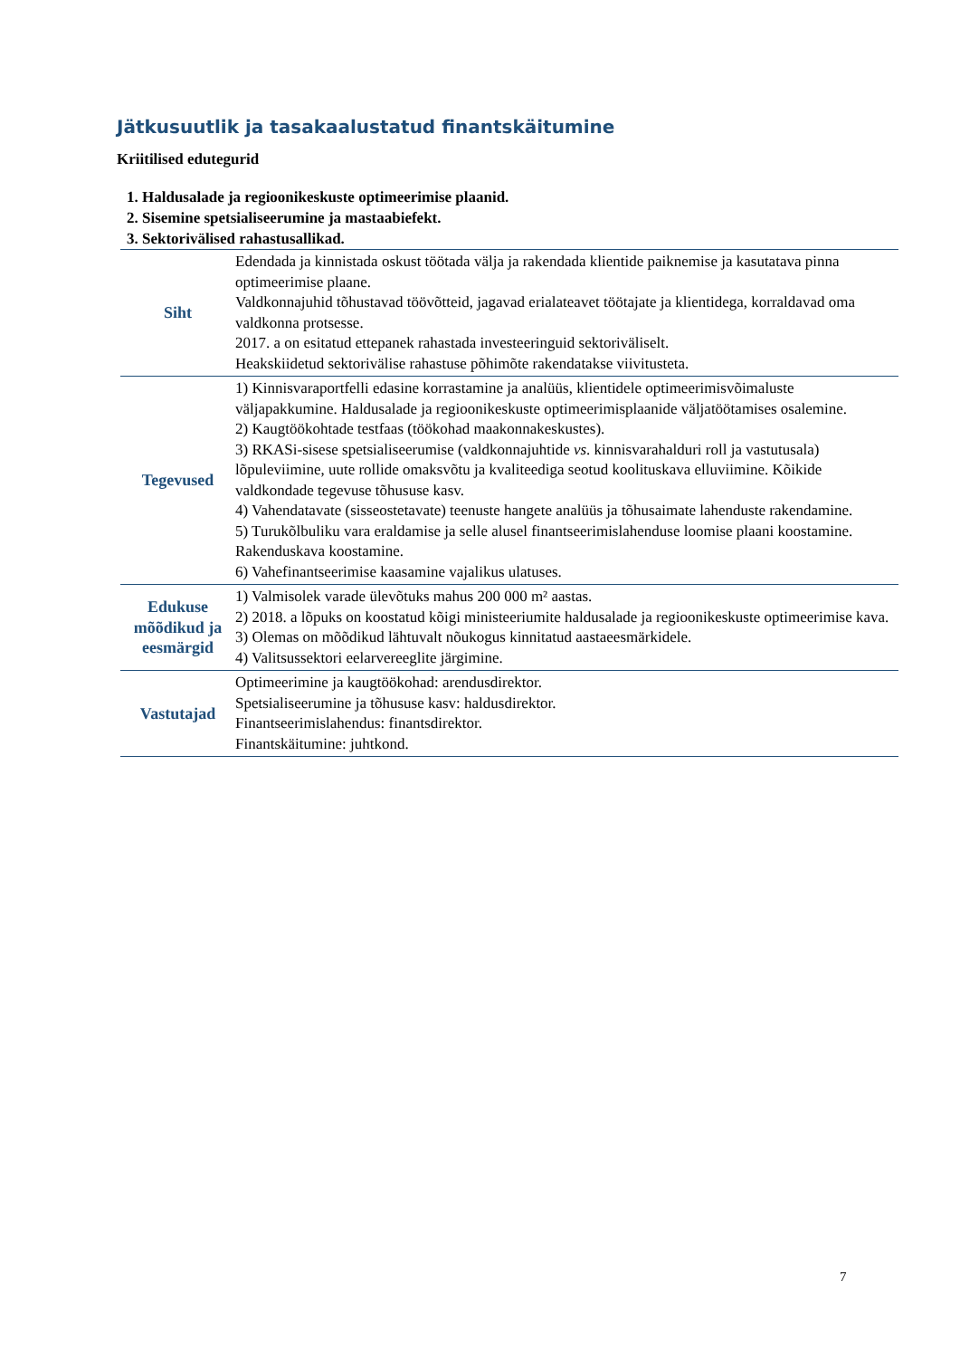Jätkusuutlik ja tasakaalustatud finantskäitumine
Kriitilised edutegurid
1. Haldusalade ja regioonikeskuste optimeerimise plaanid.
2. Sisemine spetsialiseerumine ja mastaabiefekt.
3. Sektorivälised rahastusallikad.
| Siht | Edendada ja kinnistada oskust töötada välja ja rakendada klientide paiknemise ja kasutatava pinna optimeerimise plaane. Valdkonnajuhid tõhustavad töövõtteid, jagavad erialateavet töötajate ja klientidega, korraldavad oma valdkonna protsesse. 2017. a on esitatud ettepanek rahastada investeeringuid sektoriväliselt. Heakskiidetud sektorivälise rahastuse põhimõte rakendatakse viivitusteta. |
| Tegevused | 1) Kinnisvaraportfelli edasine korrastamine ja analüüs, klientidele optimeerimisvõimaluste väljapakkumine. Haldusalade ja regioonikeskuste optimeerimisplaanide väljatöötamises osalemine. 2) Kaugtöökohtade testfaas (töökohad maakonnakeskustes). 3) RKASi-sisese spetsialiseerumise (valdkonnajuhtide vs . kinnisvarahalduri roll ja vastutusala) lõpuleviimine, uute rollide omaksvõtu ja kvaliteediga seotud koolituskava elluviimine. Kõikide valdkondade tegevuse tõhususe kasv. 4) Vahendatavate (sisseostetavate) teenuste hangete analüüs ja tõhusaimate lahenduste rakendamine. 5) Turukõlbuliku vara eraldamise ja selle alusel finantseerimislahenduse loomise plaani koostamine. Rakenduskava koostamine. 6) Vahefinantseerimise kaasamine vajalikus ulatuses. |
| Edukuse mõõdikud ja eesmärgid | 1) Valmisolek varade ülevõtuks mahus 200 000 m² aastas. 2) 2018. a lõpuks on koostatud kõigi ministeeriumite haldusalade ja regioonikeskuste optimeerimise kava. 3) Olemas on mõõdikud lähtuvalt nõukogus kinnitatud aastaeesmärkidele. 4) Valitsussektori eelarvereeglite järgimine. |
| Vastutajad | Optimeerimine ja kaugtöökohad: arendusdirektor. Spetsialiseerumine ja tõhususe kasv: haldusdirektor. Finantseerimislahendus: finantsdirektor. Finantskäitumine: juhtkond. |
7